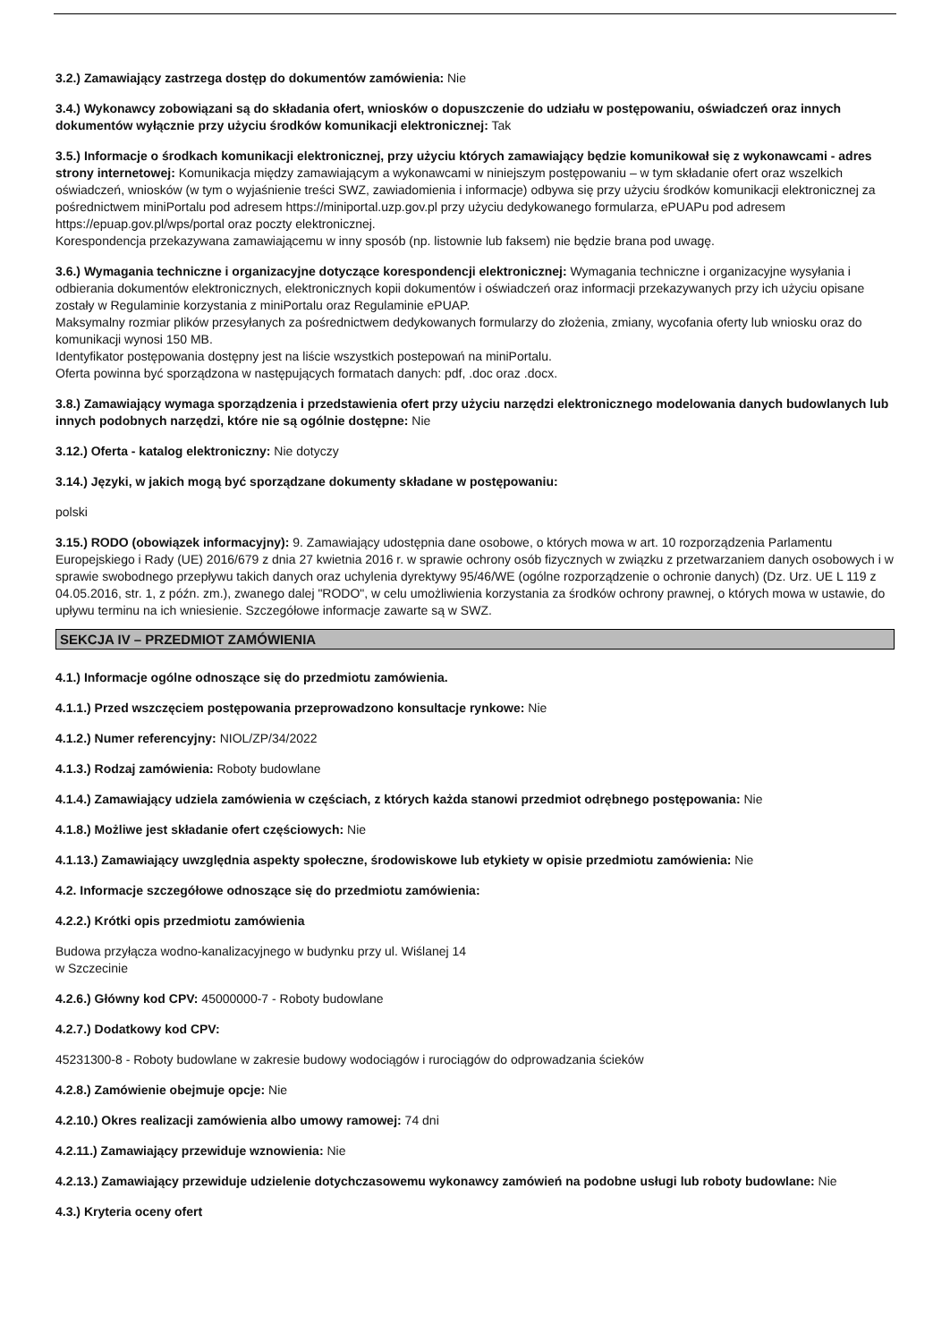3.2.) Zamawiający zastrzega dostęp do dokumentów zamówienia: Nie
3.4.) Wykonawcy zobowiązani są do składania ofert, wniosków o dopuszczenie do udziału w postępowaniu, oświadczeń oraz innych dokumentów wyłącznie przy użyciu środków komunikacji elektronicznej: Tak
3.5.) Informacje o środkach komunikacji elektronicznej, przy użyciu których zamawiający będzie komunikował się z wykonawcami - adres strony internetowej: Komunikacja między zamawiającym a wykonawcami w niniejszym postępowaniu – w tym składanie ofert oraz wszelkich oświadczeń, wniosków (w tym o wyjaśnienie treści SWZ, zawiadomienia i informacje) odbywa się przy użyciu środków komunikacji elektronicznej za pośrednictwem miniPortalu pod adresem https://miniportal.uzp.gov.pl przy użyciu dedykowanego formularza, ePUAPu pod adresem https://epuap.gov.pl/wps/portal oraz poczty elektronicznej.
Korespondencja przekazywana zamawiającemu w inny sposób (np. listownie lub faksem) nie będzie brana pod uwagę.
3.6.) Wymagania techniczne i organizacyjne dotyczące korespondencji elektronicznej: Wymagania techniczne i organizacyjne wysyłania i odbierania dokumentów elektronicznych, elektronicznych kopii dokumentów i oświadczeń oraz informacji przekazywanych przy ich użyciu opisane zostały w Regulaminie korzystania z miniPortalu oraz Regulaminie ePUAP.
Maksymalny rozmiar plików przesyłanych za pośrednictwem dedykowanych formularzy do złożenia, zmiany, wycofania oferty lub wniosku oraz do komunikacji wynosi 150 MB.
Identyfikator postępowania dostępny jest na liście wszystkich postepowań na miniPortalu.
Oferta powinna być sporządzona w następujących formatach danych: pdf, .doc oraz .docx.
3.8.) Zamawiający wymaga sporządzenia i przedstawienia ofert przy użyciu narzędzi elektronicznego modelowania danych budowlanych lub innych podobnych narzędzi, które nie są ogólnie dostępne: Nie
3.12.) Oferta - katalog elektroniczny: Nie dotyczy
3.14.) Języki, w jakich mogą być sporządzane dokumenty składane w postępowaniu:
polski
3.15.) RODO (obowiązek informacyjny): 9. Zamawiający udostępnia dane osobowe, o których mowa w art. 10 rozporządzenia Parlamentu Europejskiego i Rady (UE) 2016/679 z dnia 27 kwietnia 2016 r. w sprawie ochrony osób fizycznych w związku z przetwarzaniem danych osobowych i w sprawie swobodnego przepływu takich danych oraz uchylenia dyrektywy 95/46/WE (ogólne rozporządzenie o ochronie danych) (Dz. Urz. UE L 119 z 04.05.2016, str. 1, z późn. zm.), zwanego dalej "RODO", w celu umożliwienia korzystania za środków ochrony prawnej, o których mowa w ustawie, do upływu terminu na ich wniesienie. Szczegółowe informacje zawarte są w SWZ.
SEKCJA IV – PRZEDMIOT ZAMÓWIENIA
4.1.) Informacje ogólne odnoszące się do przedmiotu zamówienia.
4.1.1.) Przed wszczęciem postępowania przeprowadzono konsultacje rynkowe: Nie
4.1.2.) Numer referencyjny: NIOL/ZP/34/2022
4.1.3.) Rodzaj zamówienia: Roboty budowlane
4.1.4.) Zamawiający udziela zamówienia w częściach, z których każda stanowi przedmiot odrębnego postępowania: Nie
4.1.8.) Możliwe jest składanie ofert częściowych: Nie
4.1.13.) Zamawiający uwzględnia aspekty społeczne, środowiskowe lub etykiety w opisie przedmiotu zamówienia: Nie
4.2. Informacje szczegółowe odnoszące się do przedmiotu zamówienia:
4.2.2.) Krótki opis przedmiotu zamówienia
Budowa przyłącza wodno-kanalizacyjnego w budynku przy ul. Wiślanej 14
w Szczecinie
4.2.6.) Główny kod CPV: 45000000-7 - Roboty budowlane
4.2.7.) Dodatkowy kod CPV:
45231300-8 - Roboty budowlane w zakresie budowy wodociągów i rurociągów do odprowadzania ścieków
4.2.8.) Zamówienie obejmuje opcje: Nie
4.2.10.) Okres realizacji zamówienia albo umowy ramowej: 74 dni
4.2.11.) Zamawiający przewiduje wznowienia: Nie
4.2.13.) Zamawiający przewiduje udzielenie dotychczasowemu wykonawcy zamówień na podobne usługi lub roboty budowlane: Nie
4.3.) Kryteria oceny ofert